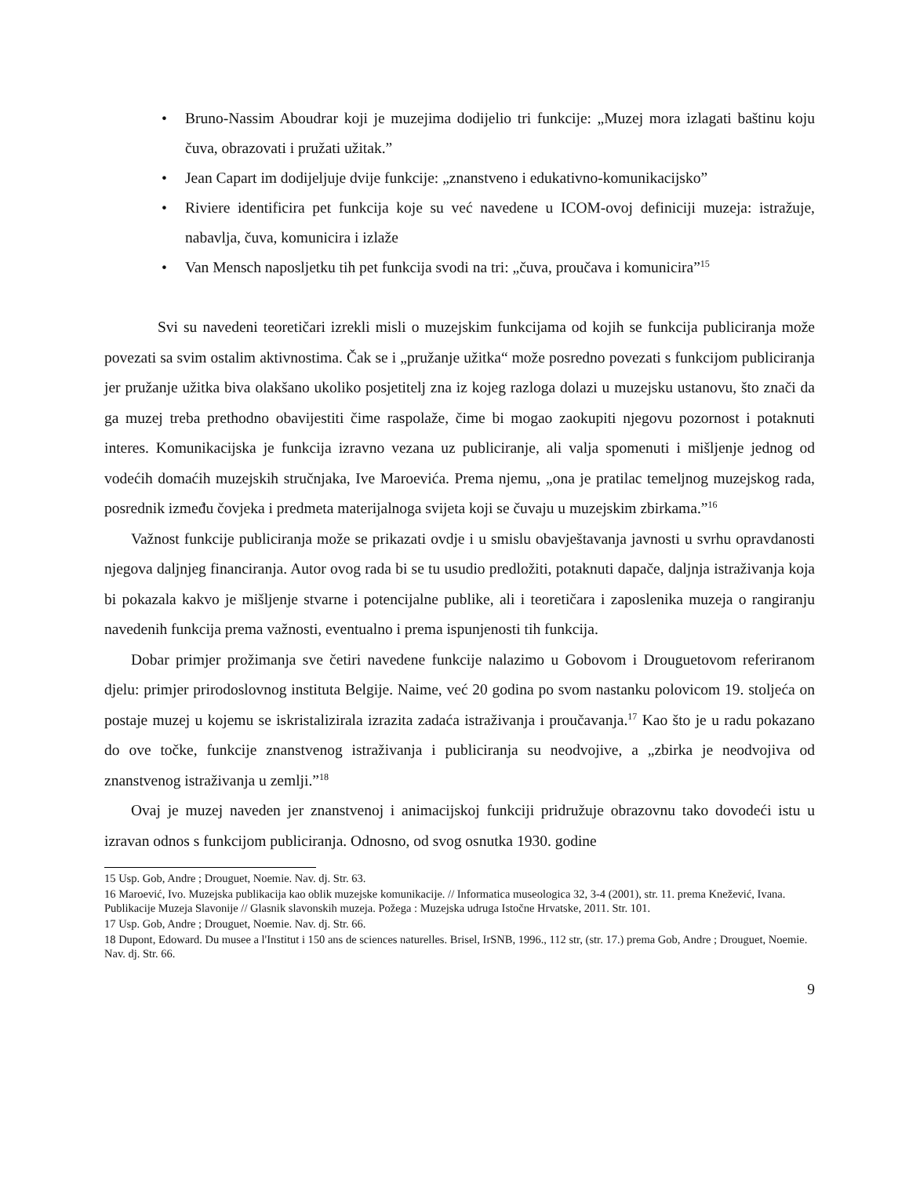• Bruno-Nassim Aboudrar koji je muzejima dodijelio tri funkcije: „Muzej mora izlagati baštinu koju čuva, obrazovati i pružati užitak.”
• Jean Capart im dodijeljuje dvije funkcije: „znanstveno i edukativno-komunikacijsko”
• Riviere identificira pet funkcija koje su već navedene u ICOM-ovoj definiciji muzeja: istražuje, nabavlja, čuva, komunicira i izlaže
• Van Mensch naposljetku tih pet funkcija svodi na tri: „čuva, proučava i komunicira”<sup>15</sup>
Svi su navedeni teoretičari izrekli misli o muzejskim funkcijama od kojih se funkcija publiciranja može povezati sa svim ostalim aktivnostima. Čak se i „pružanje užitka“ može posredno povezati s funkcijom publiciranja jer pružanje užitka biva olakšano ukoliko posjetitelj zna iz kojeg razloga dolazi u muzejsku ustanovu, što znači da ga muzej treba prethodno obavijestiti čime raspolaže, čime bi mogao zaokupiti njegovu pozornost i potaknuti interes. Komunikacijska je funkcija izravno vezana uz publiciranje, ali valja spomenuti i mišljenje jednog od vodećih domaćih muzejskih stručnjaka, Ive Maroevića. Prema njemu, „ona je pratilac temeljnog muzejskog rada, posrednik između čovjeka i predmeta materijalnoga svijeta koji se čuvaju u muzejskim zbirkama.”<sup>16</sup>
Važnost funkcije publiciranja može se prikazati ovdje i u smislu obavještavanja javnosti u svrhu opravdanosti njegova daljnjeg financiranja. Autor ovog rada bi se tu usudio predložiti, potaknuti dapače, daljnja istraživanja koja bi pokazala kakvo je mišljenje stvarne i potencijalne publike, ali i teoretičara i zaposlenika muzeja o rangiranju navedenih funkcija prema važnosti, eventualno i prema ispunjenosti tih funkcija.
Dobar primjer prožimanja sve četiri navedene funkcije nalazimo u Gobovom i Drouguetovom referiranom djelu: primjer prirodoslovnog instituta Belgije. Naime, već 20 godina po svom nastanku polovicom 19. stoljeća on postaje muzej u kojemu se iskristalizirala izrazita zadaća istraživanja i proučavanja.<sup>17</sup> Kao što je u radu pokazano do ove točke, funkcije znanstvenog istraživanja i publiciranja su neodvojive, a „zbirka je neodvojiva od znanstvenog istraživanja u zemlji.”<sup>18</sup>
Ovaj je muzej naveden jer znanstvenoj i animacijskoj funkciji pridružuje obrazovnu tako dovodeći istu u izravan odnos s funkcijom publiciranja. Odnosno, od svog osnutka 1930. godine
15 Usp. Gob, Andre ; Drouguet, Noemie. Nav. dj. Str. 63.
16 Maroević, Ivo. Muzejska publikacija kao oblik muzejske komunikacije. // Informatica museologica 32, 3-4 (2001), str. 11. prema Knežević, Ivana. Publikacije Muzeja Slavonije // Glasnik slavonskih muzeja. Požega : Muzejska udruga Istočne Hrvatske, 2011. Str. 101.
17 Usp. Gob, Andre ; Drouguet, Noemie. Nav. dj. Str. 66.
18 Dupont, Edoward. Du musee a l'Institut i 150 ans de sciences naturelles. Brisel, IrSNB, 1996., 112 str, (str. 17.) prema Gob, Andre ; Drouguet, Noemie. Nav. dj. Str. 66.
9